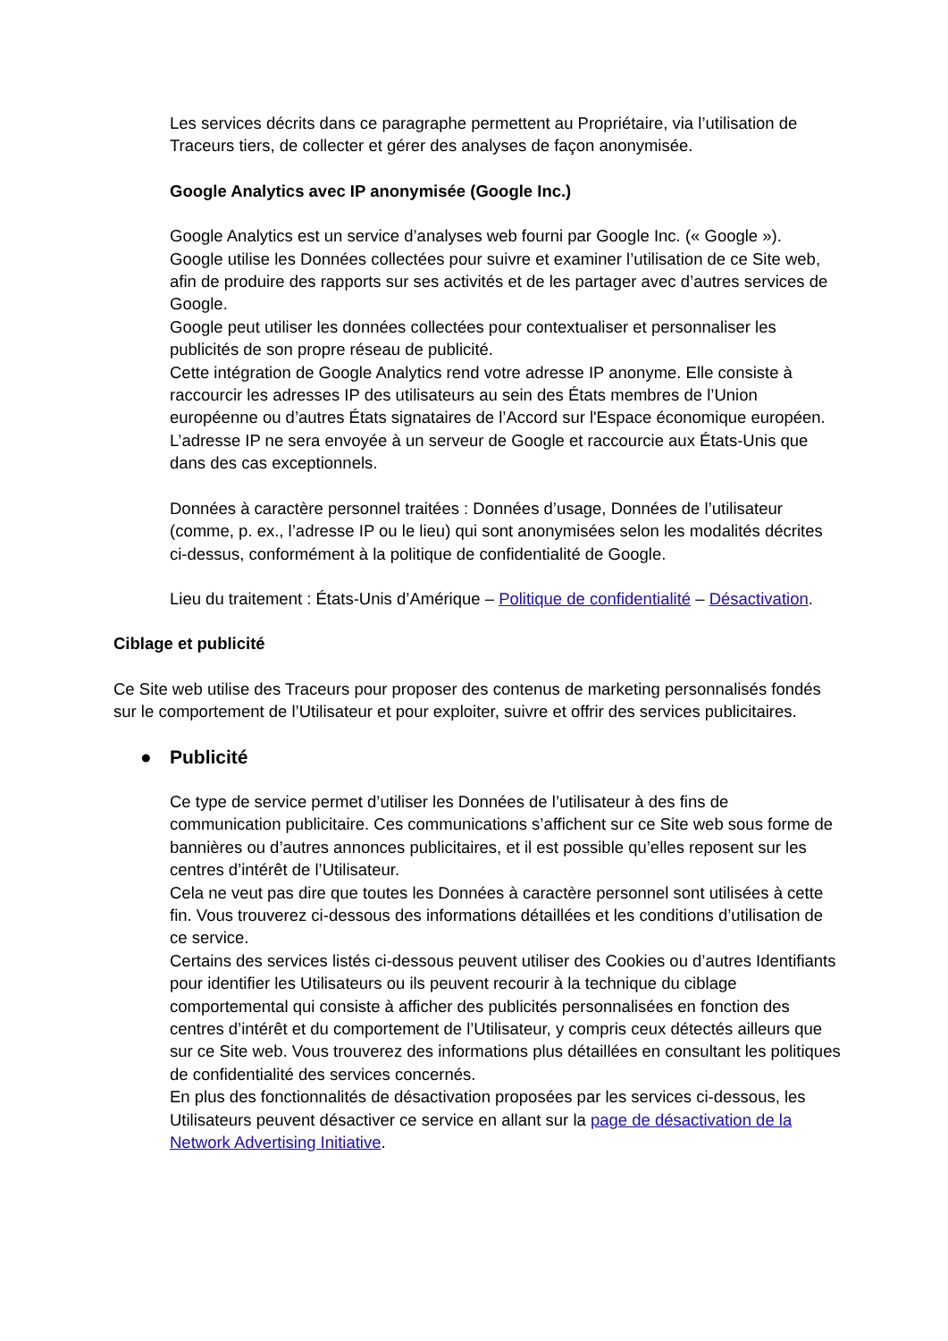Les services décrits dans ce paragraphe permettent au Propriétaire, via l’utilisation de Traceurs tiers, de collecter et gérer des analyses de façon anonymisée.
Google Analytics avec IP anonymisée (Google Inc.)
Google Analytics est un service d’analyses web fourni par Google Inc. (« Google »).
Google utilise les Données collectées pour suivre et examiner l’utilisation de ce Site web, afin de produire des rapports sur ses activités et de les partager avec d’autres services de Google.
Google peut utiliser les données collectées pour contextualiser et personnaliser les publicités de son propre réseau de publicité.
Cette intégration de Google Analytics rend votre adresse IP anonyme. Elle consiste à raccourcir les adresses IP des utilisateurs au sein des États membres de l’Union européenne ou d’autres États signataires de l’Accord sur l'Espace économique européen. L’adresse IP ne sera envoyée à un serveur de Google et raccourcie aux États-Unis que dans des cas exceptionnels.
Données à caractère personnel traitées : Données d’usage, Données de l’utilisateur (comme, p. ex., l’adresse IP ou le lieu) qui sont anonymisées selon les modalités décrites ci-dessus, conformément à la politique de confidentialité de Google.
Lieu du traitement : États-Unis d’Amérique – Politique de confidentialité – Désactivation.
Ciblage et publicité
Ce Site web utilise des Traceurs pour proposer des contenus de marketing personnalisés fondés sur le comportement de l’Utilisateur et pour exploiter, suivre et offrir des services publicitaires.
● Publicité
Ce type de service permet d’utiliser les Données de l’utilisateur à des fins de communication publicitaire. Ces communications s’affichent sur ce Site web sous forme de bannières ou d’autres annonces publicitaires, et il est possible qu’elles reposent sur les centres d’intérêt de l’Utilisateur.
Cela ne veut pas dire que toutes les Données à caractère personnel sont utilisées à cette fin. Vous trouverez ci-dessous des informations détaillées et les conditions d’utilisation de ce service.
Certains des services listés ci-dessous peuvent utiliser des Cookies ou d’autres Identifiants pour identifier les Utilisateurs ou ils peuvent recourir à la technique du ciblage comportemental qui consiste à afficher des publicités personnalisées en fonction des centres d’intérêt et du comportement de l’Utilisateur, y compris ceux détectés ailleurs que sur ce Site web. Vous trouverez des informations plus détaillées en consultant les politiques de confidentialité des services concernés.
En plus des fonctionnalités de désactivation proposées par les services ci-dessous, les Utilisateurs peuvent désactiver ce service en allant sur la page de désactivation de la Network Advertising Initiative.